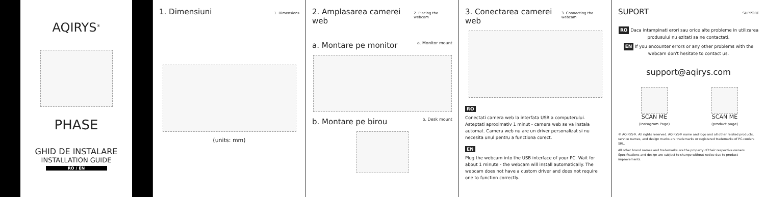AQIRYS<sup>®</sup>
PHASE
GHID DE INSTALARE
INSTALLATION GUIDE
RO / EN
1. Dimensiuni 1. Dimensions
(units: mm)
2. Amplasarea camerei web 2. Placing the webcam
a. Montare pe monitor a. Monitor mount
b. Montare pe birou b. Desk mount
3. Conectarea camerei web 3. Connecting the webcam
RO
Conectati camera web la interfata USB a computerului. Asteptati aproximativ 1 minut - camera web se va instala automat. Camera web nu are un driver personalizat si nu necesita unul pentru a functiona corect.
EN
Plug the webcam into the USB interface of your PC. Wait for about 1 minute - the webcam will install automatically. The webcam does not have a custom driver and does not require one to function correctly.
SUPORT SUPPORT
RO Daca intampinati erori sau orice alte probleme in utilizarea produsului nu ezitati sa ne contactati.
EN If you encounter errors or any other problems with the webcam don't hesitate to contact us.
support@aqirys.com
SCAN ME
(Instagram Page)
SCAN ME
(product page)
© AQIRYS®. All rights reserved. AQIRYS® name and logo and all other related products, service names, and design marks are trademarks or registered trademarks of PC-coolers SRL.
All other brand names and trademarks are the property of their respective owners. Specifications and design are subject to change without notice due to product improvements.